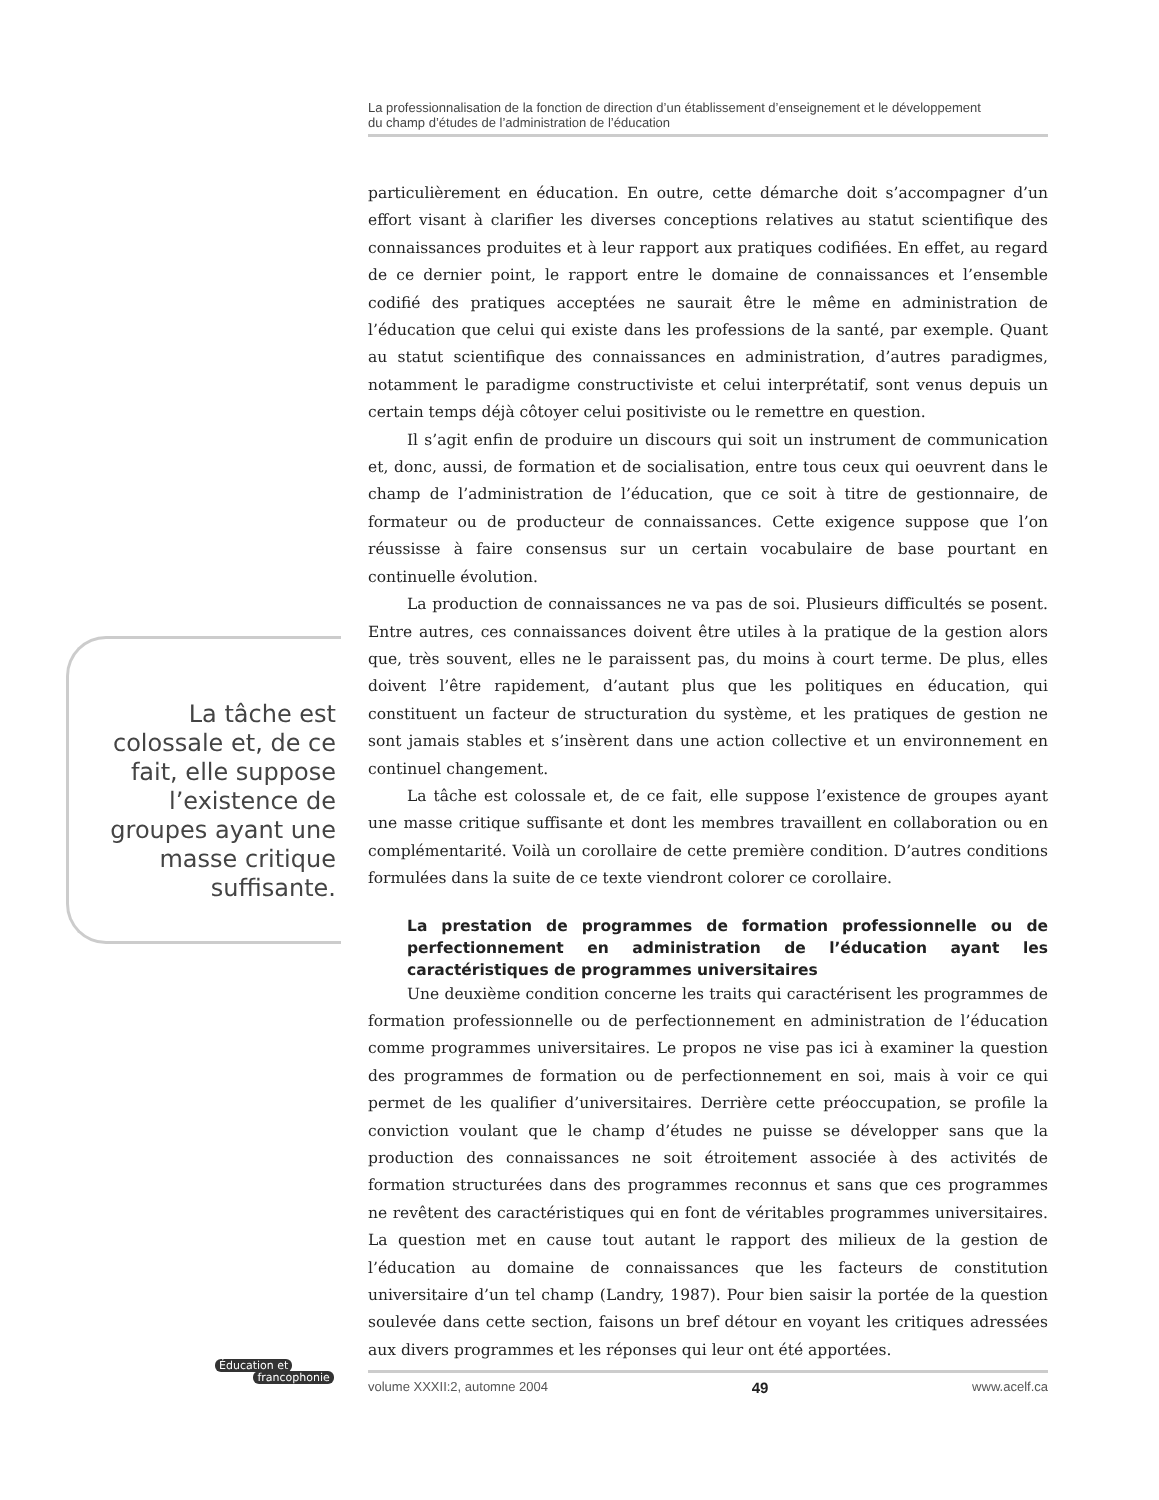La professionnalisation de la fonction de direction d’un établissement d’enseignement et le développement
du champ d’études de l’administration de l’éducation
particulièrement en éducation. En outre, cette démarche doit s’accompagner d’un effort visant à clarifier les diverses conceptions relatives au statut scientifique des connaissances produites et à leur rapport aux pratiques codifiées. En effet, au regard de ce dernier point, le rapport entre le domaine de connaissances et l’ensemble codifié des pratiques acceptées ne saurait être le même en administration de l’éducation que celui qui existe dans les professions de la santé, par exemple. Quant au statut scientifique des connaissances en administration, d’autres paradigmes, notamment le paradigme constructiviste et celui interprétatif, sont venus depuis un certain temps déjà côtoyer celui positiviste ou le remettre en question.
Il s’agit enfin de produire un discours qui soit un instrument de communication et, donc, aussi, de formation et de socialisation, entre tous ceux qui oeuvrent dans le champ de l’administration de l’éducation, que ce soit à titre de gestionnaire, de formateur ou de producteur de connaissances. Cette exigence suppose que l’on réussisse à faire consensus sur un certain vocabulaire de base pourtant en continuelle évolution.
La production de connaissances ne va pas de soi. Plusieurs difficultés se posent. Entre autres, ces connaissances doivent être utiles à la pratique de la gestion alors que, très souvent, elles ne le paraissent pas, du moins à court terme. De plus, elles doivent l’être rapidement, d’autant plus que les politiques en éducation, qui constituent un facteur de structuration du système, et les pratiques de gestion ne sont jamais stables et s’insèrent dans une action collective et un environnement en continuel changement.
La tâche est colossale et, de ce fait, elle suppose l’existence de groupes ayant une masse critique suffisante et dont les membres travaillent en collaboration ou en complémentarité. Voilà un corollaire de cette première condition. D’autres conditions formulées dans la suite de ce texte viendront colorer ce corollaire.
La prestation de programmes de formation professionnelle ou de perfectionnement en administration de l’éducation ayant les caractéristiques de programmes universitaires
Une deuxième condition concerne les traits qui caractérisent les programmes de formation professionnelle ou de perfectionnement en administration de l’éducation comme programmes universitaires. Le propos ne vise pas ici à examiner la question des programmes de formation ou de perfectionnement en soi, mais à voir ce qui permet de les qualifier d’universitaires. Derrière cette préoccupation, se profile la conviction voulant que le champ d’études ne puisse se développer sans que la production des connaissances ne soit étroitement associée à des activités de formation structurées dans des programmes reconnus et sans que ces programmes ne revêtent des caractéristiques qui en font de véritables programmes universitaires. La question met en cause tout autant le rapport des milieux de la gestion de l’éducation au domaine de connaissances que les facteurs de constitution universitaire d’un tel champ (Landry, 1987). Pour bien saisir la portée de la question soulevée dans cette section, faisons un bref détour en voyant les critiques adressées aux divers programmes et les réponses qui leur ont été apportées.
La tâche est colossale et, de ce fait, elle suppose l’existence de groupes ayant une masse critique suffisante.
Éducation et
francophonie
volume XXXII:2, automne 2004 49 www.acelf.ca